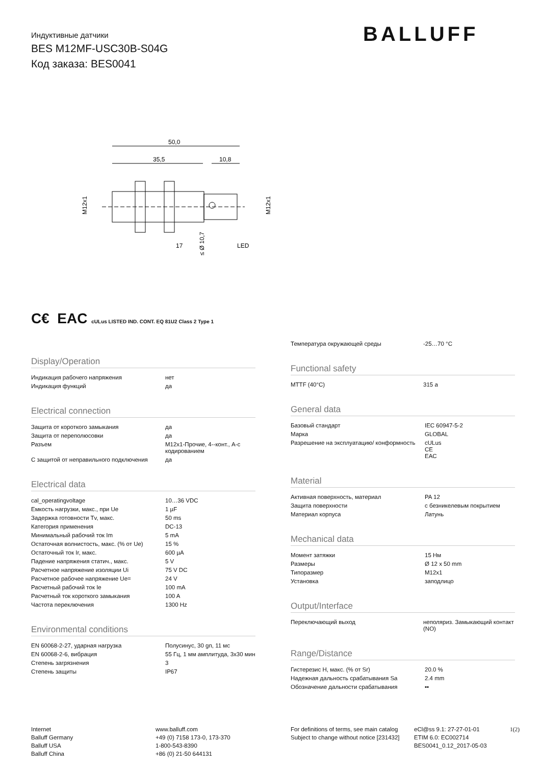Индуктивные датчики
BES M12MF-USC30B-S04G
Код заказа: BES0041
BALLUFF
50,0
35,5
10,8
LED
17
M12x1
M12x1
≤ Ø 10,7
C€ EAC cULus LISTED IND. CONT. EQ 81U2 Class 2 Type 1
Display/Operation
| Индикация рабочего напряжения | нет |
| Индикация функций | да |
Electrical connection
| Защита от короткого замыкания | да |
| Защита от переполюсовки | да |
| Разъем | M12x1-Прочие, 4--конт., A-с кодированием |
| С защитой от неправильного подключения | да |
Electrical data
| cal_operatingvoltage | 10…36 VDC |
| Емкость нагрузки, макс., при Ue | 1 µF |
| Задержка готовности Tv, макс. | 50 ms |
| Категория применения | DC-13 |
| Минимальный рабочий ток Im | 5 mA |
| Остаточная волнистость, макс. (% от Ue) | 15 % |
| Остаточный ток Ir, макс. | 600 µA |
| Падение напряжения статич., макс. | 5 V |
| Расчетное напряжение изоляции Ui | 75 V DC |
| Расчетное рабочее напряжение Ue= | 24 V |
| Расчетный рабочий ток Ie | 100 mA |
| Расчетный ток короткого замыкания | 100 A |
| Частота переключения | 1300 Hz |
Environmental conditions
| EN 60068-2-27, ударная нагрузка | Полусинус, 30 gn, 11 мс |
| EN 60068-2-6, вибрация | 55 Гц, 1 мм амплитуда, 3x30 мин |
| Степень загрязнения | 3 |
| Степень защиты | IP67 |
| Температура окружающей среды | -25…70 °C |
Functional safety
| MTTF (40°C) | 315 a |
General data
| Базовый стандарт | IEC 60947-5-2 |
| Марка | GLOBAL |
| Разрешение на эксплуатацию/ конформность | cULus CE EAC |
Material
| Активная поверхность, материал | PA 12 |
| Защита поверхности | с безникелевым покрытием |
| Материал корпуса | Латунь |
Mechanical data
| Момент затяжки | 15 Нм |
| Размеры | Ø 12 x 50 mm |
| Типоразмер | M12x1 |
| Установка | заподлицо |
Output/Interface
| Переключающий выход | неполяриз. Замыкающий контакт (NO) |
Range/Distance
| Гистерезис H, макс. (% от Sr) | 20.0 % |
| Надежная дальность срабатывания Sa | 2.4 mm |
| Обозначение дальности срабатывания | ▪▪ |
Internet
Balluff Germany
Balluff USA
Balluff China
www.balluff.com
+49 (0) 7158 173-0, 173-370
1-800-543-8390
+86 (0) 21-50 644131
For definitions of terms, see main catalog
Subject to change without notice [231432]
eCl@ss 9.1: 27-27-01-01
ETIM 6.0: EC002714
BES0041_0.12_2017-05-03
1(2)